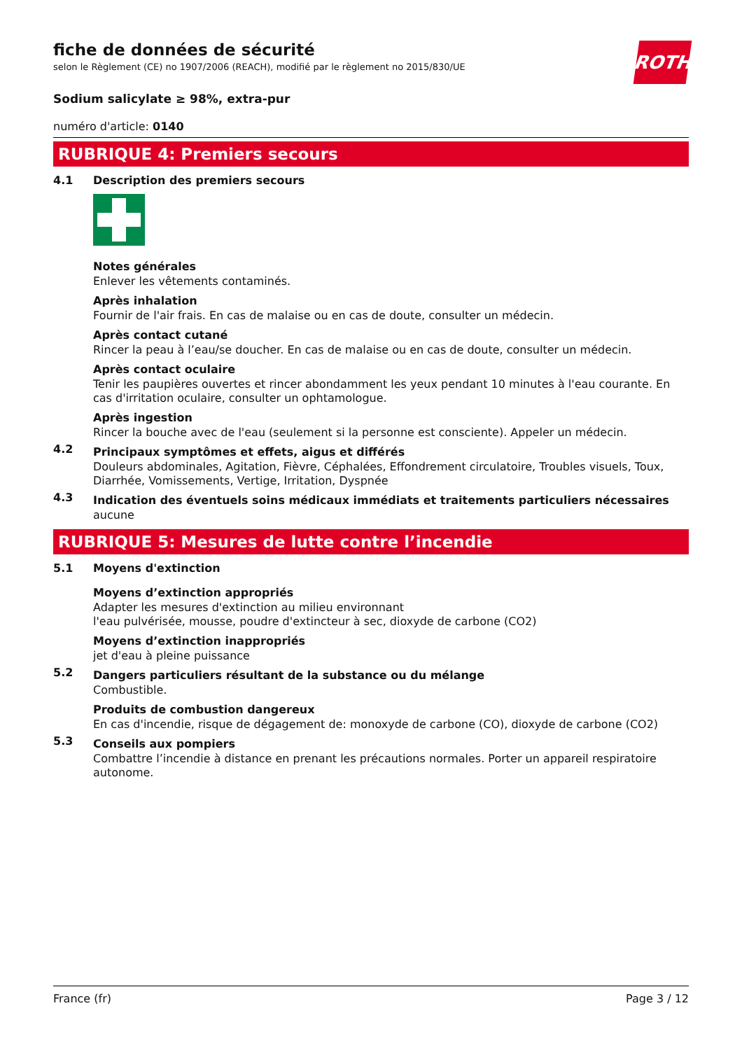ROTH
fiche de données de sécurité
selon le Règlement (CE) no 1907/2006 (REACH), modifié par le règlement no 2015/830/UE
Sodium salicylate ≥ 98%, extra-pur
numéro d'article: 0140
RUBRIQUE 4: Premiers secours
4.1 Description des premiers secours
Notes générales
Enlever les vêtements contaminés.
Après inhalation
Fournir de l'air frais. En cas de malaise ou en cas de doute, consulter un médecin.
Après contact cutané
Rincer la peau à l’eau/se doucher. En cas de malaise ou en cas de doute, consulter un médecin.
Après contact oculaire
Tenir les paupières ouvertes et rincer abondamment les yeux pendant 10 minutes à l'eau courante. En cas d'irritation oculaire, consulter un ophtamologue.
Après ingestion
Rincer la bouche avec de l'eau (seulement si la personne est consciente). Appeler un médecin.
4.2
Principaux symptômes et effets, aigus et différés
Douleurs abdominales, Agitation, Fièvre, Céphalées, Effondrement circulatoire, Troubles visuels, Toux, Diarrhée, Vomissements, Vertige, Irritation, Dyspnée
4.3
Indication des éventuels soins médicaux immédiats et traitements particuliers nécessaires
aucune
RUBRIQUE 5: Mesures de lutte contre l’incendie
5.1 Moyens d'extinction
Moyens d’extinction appropriés
Adapter les mesures d'extinction au milieu environnant
l'eau pulvérisée, mousse, poudre d'extincteur à sec, dioxyde de carbone (CO2)
Moyens d’extinction inappropriés
jet d'eau à pleine puissance
5.2
Dangers particuliers résultant de la substance ou du mélange
Combustible.
Produits de combustion dangereux
En cas d'incendie, risque de dégagement de: monoxyde de carbone (CO), dioxyde de carbone (CO2)
5.3
Conseils aux pompiers
Combattre l’incendie à distance en prenant les précautions normales. Porter un appareil respiratoire autonome.
France (fr) Page 3 / 12